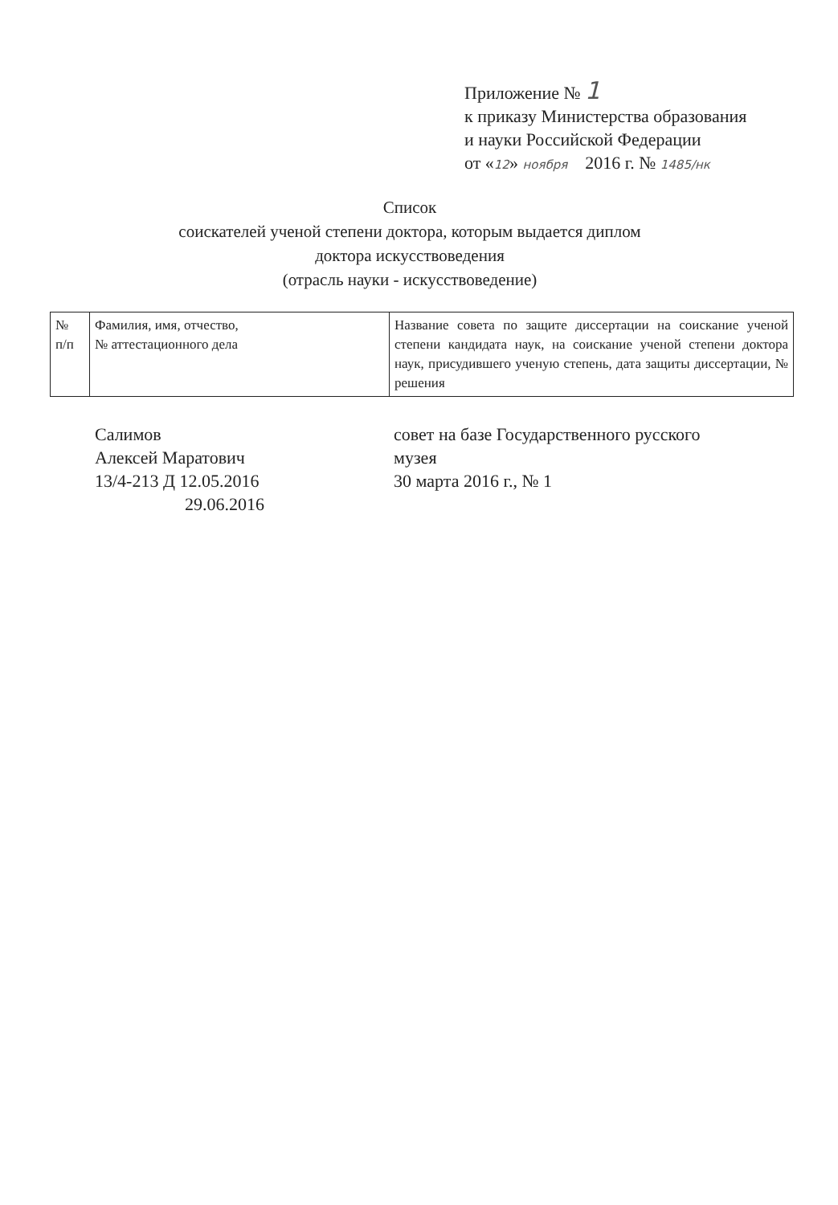Приложение № 1
к приказу Министерства образования
и науки Российской Федерации
от «12» ноября 2016 г. № 1485/нк
Список
соискателей ученой степени доктора, которым выдается диплом
доктора искусствоведения
(отрасль науки - искусствоведение)
| № п/п | Фамилия, имя, отчество, № аттестационного дела | Название совета по защите диссертации на соискание ученой степени кандидата наук, на соискание ученой степени доктора наук, присудившего ученую степень, дата защиты диссертации, № решения |
Салимов
Алексей Маратович
13/4-213 Д 12.05.2016
29.06.2016
совет на базе Государственного русского
музея
30 марта 2016 г., № 1